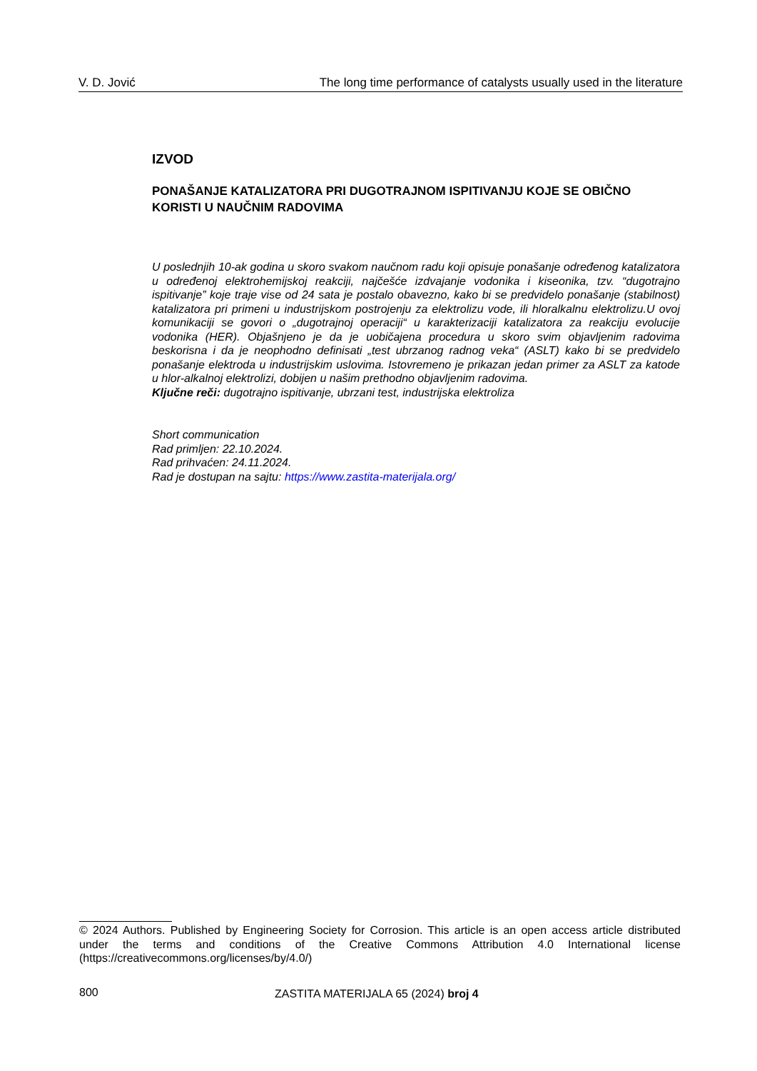V. D. Jović The long time performance of catalysts usually used in the literature
IZVOD
PONAŠANJE KATALIZATORA PRI DUGOTRAJNOM ISPITIVANJU KOJE SE OBIČNO KORISTI U NAUČNIM RADOVIMA
U poslednjih 10-ak godina u skoro svakom naučnom radu koji opisuje ponašanje određenog katalizatora u određenoj elektrohemijskoj reakciji, najčešće izdvajanje vodonika i kiseonika, tzv. “dugotrajno ispitivanje” koje traje vise od 24 sata je postalo obavezno, kako bi se predvidelo ponašanje (stabilnost) katalizatora pri primeni u industrijskom postrojenju za elektrolizu vode, ili hloralkalnu elektrolizu.U ovoj komunikaciji se govori o „dugotrajnoj operaciji“ u karakterizaciji katalizatora za reakciju evolucije vodonika (HER). Objašnjeno je da je uobičajena procedura u skoro svim objavljenim radovima beskorisna i da je neophodno definisati „test ubrzanog radnog veka“ (ASLT) kako bi se predvidelo ponašanje elektroda u industrijskim uslovima. Istovremeno je prikazan jedan primer za ASLT za katode u hlor-alkalnoj elektrolizi, dobijen u našim prethodno objavljenim radovima.
Ključne reči: dugotrajno ispitivanje, ubrzani test, industrijska elektroliza
Short communication
Rad primljen: 22.10.2024.
Rad prihvaćen: 24.11.2024.
Rad je dostupan na sajtu: https://www.zastita-materijala.org/
© 2024 Authors. Published by Engineering Society for Corrosion. This article is an open access article distributed under the terms and conditions of the Creative Commons Attribution 4.0 International license (https://creativecommons.org/licenses/by/4.0/)
800 ZASTITA MATERIJALA 65 (2024) broj 4